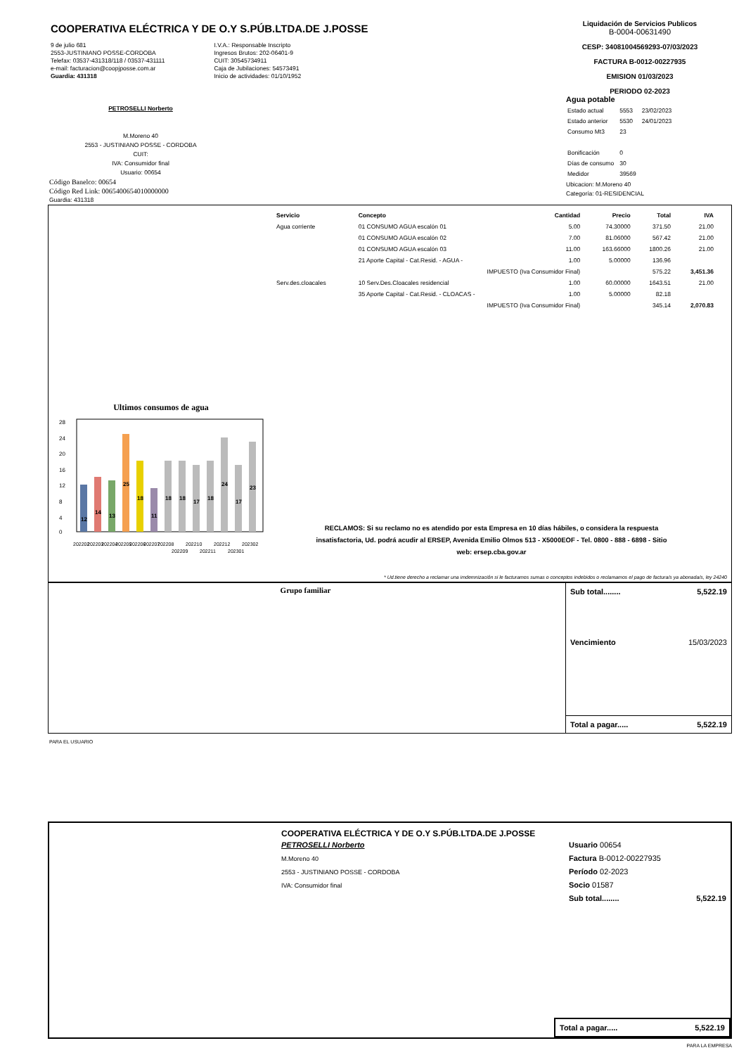COOPERATIVA ELÉCTRICA Y DE O.Y S.PÚB.LTDA.DE J.POSSE
9 de julio 681
2553-JUSTINIANO POSSE-CORDOBA
Telefax: 03537-431318/118 / 03537-431111
e-mail: facturacion@coopjposse.com.ar
Guardia: 431318
I.V.A.: Responsable Inscripto
Ingresos Brutos: 202-06401-9
CUIT: 30545734911
Caja de Jubilaciones: 54573491
Inicio de actividades: 01/10/1952
Liquidación de Servicios Publicos
B-0004-00631490
CESP: 34081004569293-07/03/2023
FACTURA B-0012-00227935
EMISION 01/03/2023
PERIODO 02-2023
PETROSELLI Norberto
M.Moreno 40
2553 - JUSTINIANO POSSE - CORDOBA
CUIT:
IVA: Consumidor final
Usuario: 00654
Código Banelco: 00654
Código Red Link: 0065400654010000000
Guardia: 431318
Agua potable
| Estado actual | 5553 | 23/02/2023 |
| Estado anterior | 5530 | 24/01/2023 |
| Consumo Mt3 | 23 | |
| Bonificación | 0 | |
| Días de consumo | 30 | |
| Medidor | 39569 | |
Ubicacion: M.Moreno 40
Categoría: 01-RESIDENCIAL
| Servicio | Concepto | Cantidad | Precio | Total | IVA |
| --- | --- | --- | --- | --- | --- |
| Agua corriente | 01 CONSUMO AGUA escalón 01 | 5.00 | 74.30000 | 371.50 | 21.00 |
| | 01 CONSUMO AGUA escalón 02 | 7.00 | 81.06000 | 567.42 | 21.00 |
| | 01 CONSUMO AGUA escalón 03 | 11.00 | 163.66000 | 1800.26 | 21.00 |
| | 21 Aporte Capital - Cat.Resid. - AGUA - | 1.00 | 5.00000 | 136.96 | |
| | IMPUESTO (Iva Consumidor Final) | | | 575.22 | 3,451.36 |
| Serv.des.cloacales | 10 Serv.Des.Cloacales residencial | 1.00 | 60.00000 | 1643.51 | 21.00 |
| | 35 Aporte Capital - Cat.Resid. - CLOACAS - | 1.00 | 5.00000 | 82.18 | |
| | IMPUESTO (Iva Consumidor Final) | | | 345.14 | 2,070.83 |
Ultimos consumos de agua
28
24
20
16
12
8
4
0
12
14
13
25
18
11
18
18
17
18
24
17
23
202202
202203
202204
202205
202206
202207
202208
202209
202210
202211
202212
202301
202302
RECLAMOS: Si su reclamo no es atendido por esta Empresa en 10 días hábiles, o considera la respuesta insatisfactoria, Ud. podrá acudir al ERSEP, Avenida Emilio Olmos 513 - X5000EOF - Tel. 0800 - 888 - 6898 - Sitio web: ersep.cba.gov.ar
* Ud.tiene derecho a reclamar una imdemnización si le facturamos sumas o conceptos indebidos o reclamamos el pago de factura/s ya abonada/s, ley 24240
Grupo familiar
Sub total........ 5,522.19
Vencimiento 15/03/2023
Total a pagar..... 5,522.19
PARA EL USUARIO
COOPERATIVA ELÉCTRICA Y DE O.Y S.PÚB.LTDA.DE J.POSSE
PETROSELLI Norberto
M.Moreno 40
2553 - JUSTINIANO POSSE - CORDOBA
IVA: Consumidor final
Usuario 00654
Factura B-0012-00227935
Período 02-2023
Socio 01587
Sub total........ 5,522.19
Total a pagar..... 5,522.19
PARA LA EMPRESA